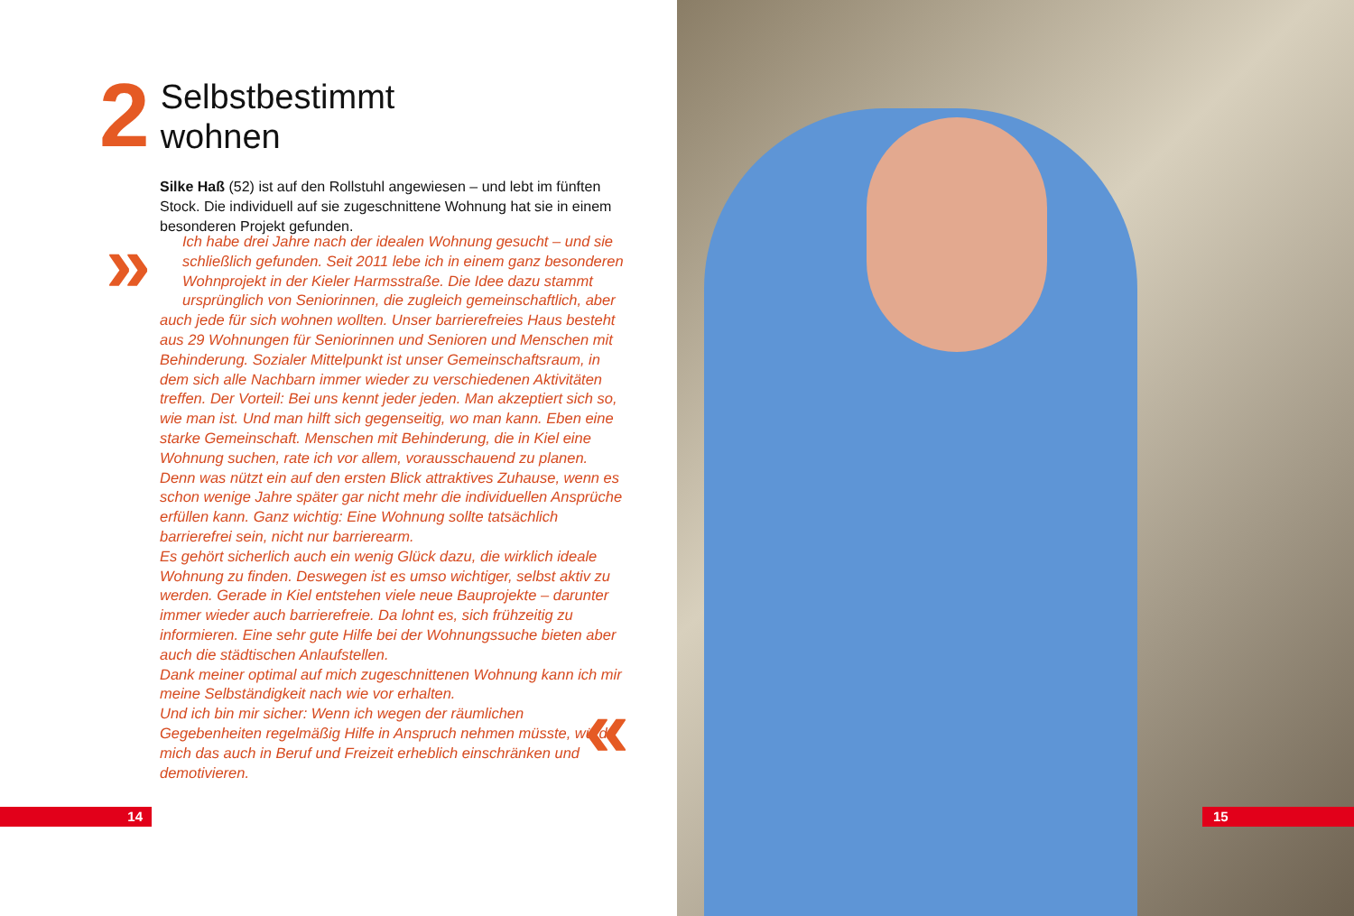2
Selbstbestimmt
wohnen
Silke Haß (52) ist auf den Rollstuhl angewiesen – und lebt im fünften Stock. Die individuell auf sie zugeschnittene Wohnung hat sie in einem besonderen Projekt gefunden.
» Ich habe drei Jahre nach der idealen Wohnung gesucht – und sie schließlich gefunden. Seit 2011 lebe ich in einem ganz besonderen Wohnprojekt in der Kieler Harmsstraße. Die Idee dazu stammt ursprünglich von Seniorinnen, die zugleich gemeinschaftlich, aber auch jede für sich wohnen wollten. Unser barrierefreies Haus besteht aus 29 Wohnungen für Seniorinnen und Senioren und Menschen mit Behinderung. Sozialer Mittelpunkt ist unser Gemeinschaftsraum, in dem sich alle Nachbarn immer wieder zu verschiedenen Aktivitäten treffen. Der Vorteil: Bei uns kennt jeder jeden. Man akzeptiert sich so, wie man ist. Und man hilft sich gegenseitig, wo man kann. Eben eine starke Gemeinschaft. Menschen mit Behinderung, die in Kiel eine Wohnung suchen, rate ich vor allem, vorausschauend zu planen. Denn was nützt ein auf den ersten Blick attraktives Zuhause, wenn es schon wenige Jahre später gar nicht mehr die individuellen Ansprüche erfüllen kann. Ganz wichtig: Eine Wohnung sollte tatsächlich barrierefrei sein, nicht nur barrierearm.
Es gehört sicherlich auch ein wenig Glück dazu, die wirklich ideale Wohnung zu finden. Deswegen ist es umso wichtiger, selbst aktiv zu werden. Gerade in Kiel entstehen viele neue Bauprojekte – darunter immer wieder auch barrierefreie. Da lohnt es, sich frühzeitig zu informieren. Eine sehr gute Hilfe bei der Wohnungssuche bieten aber auch die städtischen Anlaufstellen.
Dank meiner optimal auf mich zugeschnittenen Wohnung kann ich mir meine Selbständigkeit nach wie vor erhalten.
Und ich bin mir sicher: Wenn ich wegen der räumlichen Gegebenheiten regelmäßig Hilfe in Anspruch nehmen müsste, würde mich das auch in Beruf und Freizeit erheblich einschränken und demotivieren.
«
14 15